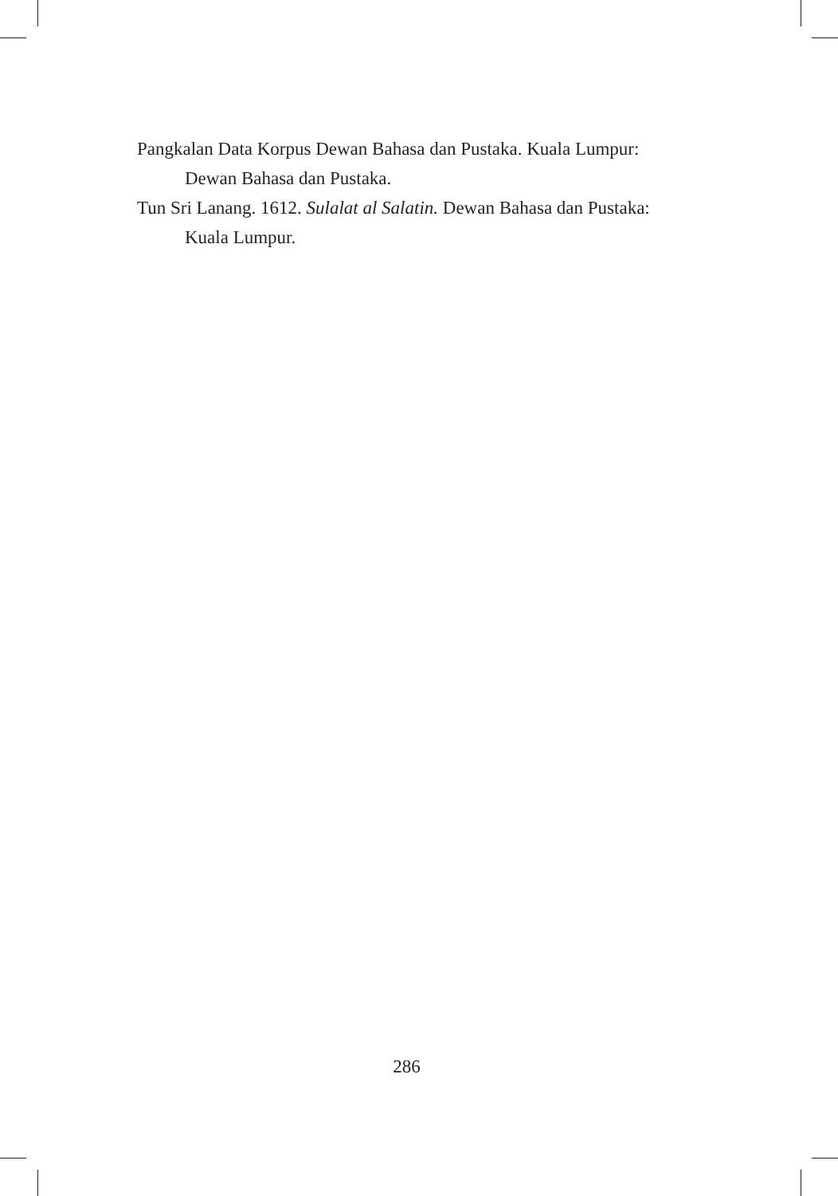Pangkalan Data Korpus Dewan Bahasa dan Pustaka. Kuala Lumpur: Dewan Bahasa dan Pustaka.
Tun Sri Lanang. 1612. Sulalat al Salatin. Dewan Bahasa dan Pustaka: Kuala Lumpur.
286